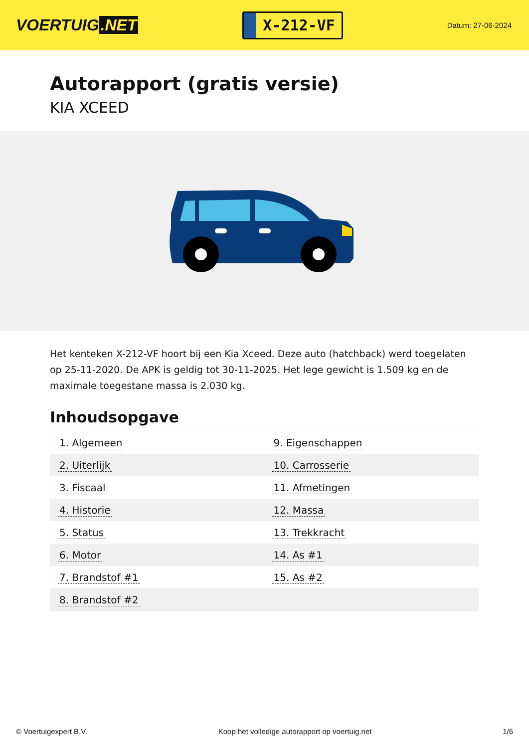VOERTUIG.NET
X-212-VF
Datum: 27-06-2024
Autorapport (gratis versie)
KIA XCEED
Het kenteken X-212-VF hoort bij een Kia Xceed. Deze auto (hatchback) werd toegelaten op 25-11-2020. De APK is geldig tot 30-11-2025. Het lege gewicht is 1.509 kg en de maximale toegestane massa is 2.030 kg.
Inhoudsopgave
| 1. Algemeen | 9. Eigenschappen |
| 2. Uiterlijk | 10. Carrosserie |
| 3. Fiscaal | 11. Afmetingen |
| 4. Historie | 12. Massa |
| 5. Status | 13. Trekkracht |
| 6. Motor | 14. As #1 |
| 7. Brandstof #1 | 15. As #2 |
| 8. Brandstof #2 | |
© Voertuigexpert B.V. Koop het volledige autorapport op voertuig.net 1/6